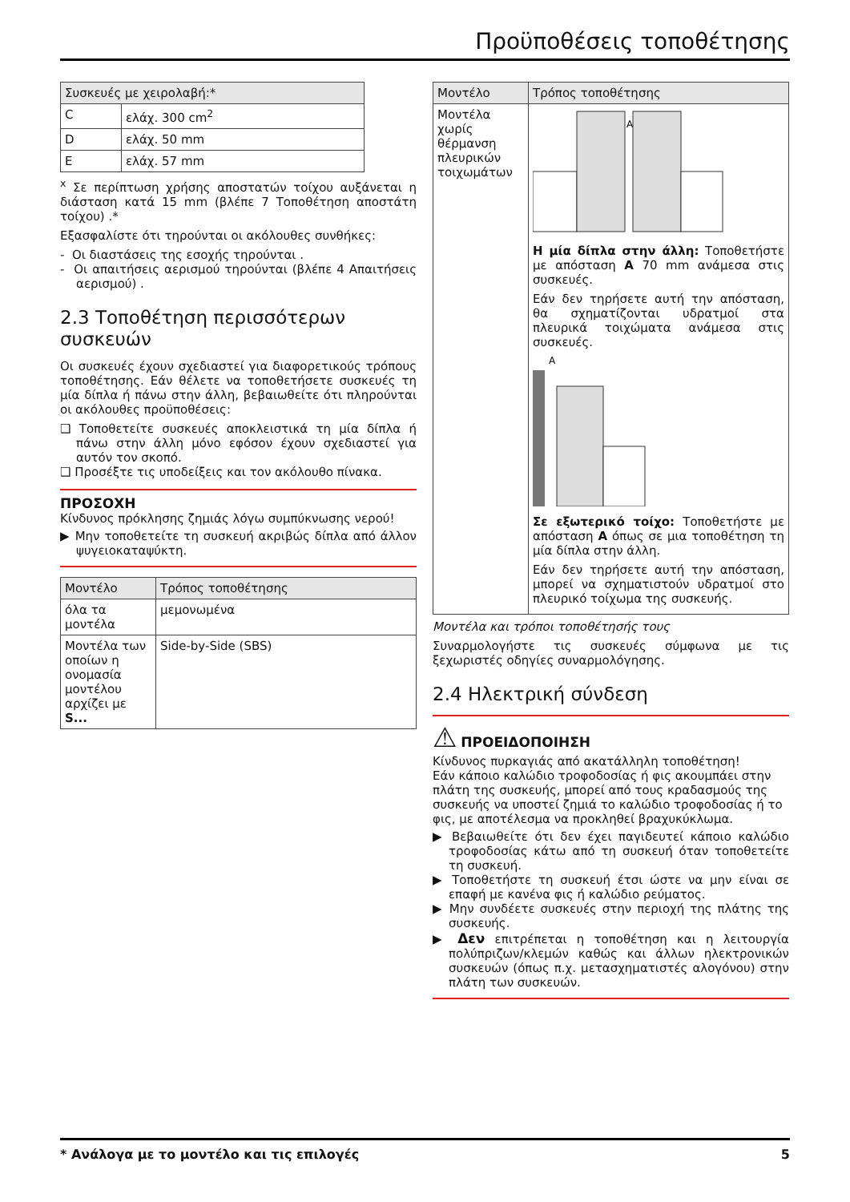Προϋποθέσεις τοποθέτησης
| Συσκευές με χειρολαβή:* | |
| --- | --- |
| C | ελάχ. 300 cm<sup>2</sup> |
| D | ελάχ. 50 mm |
| E | ελάχ. 57 mm |
<sup>x</sup> Σε περίπτωση χρήσης αποστατών τοίχου αυξάνεται η διάσταση κατά 15 mm (βλέπε 7 Τοποθέτηση αποστάτη τοίχου) .*
Εξασφαλίστε ότι τηρούνται οι ακόλουθες συνθήκες:
- Οι διαστάσεις της εσοχής τηρούνται .
- Οι απαιτήσεις αερισμού τηρούνται (βλέπε 4 Απαιτήσεις αερισμού) .
2.3 Τοποθέτηση περισσότερων συσκευών
Οι συσκευές έχουν σχεδιαστεί για διαφορετικούς τρόπους τοποθέτησης. Εάν θέλετε να τοποθετήσετε συσκευές τη μία δίπλα ή πάνω στην άλλη, βεβαιωθείτε ότι πληρούνται οι ακόλουθες προϋποθέσεις:
❑ Τοποθετείτε συσκευές αποκλειστικά τη μία δίπλα ή πάνω στην άλλη μόνο εφόσον έχουν σχεδιαστεί για αυτόν τον σκοπό.
❑ Προσέξτε τις υποδείξεις και τον ακόλουθο πίνακα.
ΠΡΟΣΟΧΗ
Κίνδυνος πρόκλησης ζημιάς λόγω συμπύκνωσης νερού!
▶ Μην τοποθετείτε τη συσκευή ακριβώς δίπλα από άλλον ψυγειοκαταψύκτη.
| Μοντέλο | Τρόπος τοποθέτησης |
| --- | --- |
| όλα τα μοντέλα | μεμονωμένα |
| Μοντέλα των οποίων η ονομασία μοντέλου αρχίζει με S... | Side-by-Side (SBS) |
| Μοντέλο | Τρόπος τοποθέτησης |
| --- | --- |
| Μοντέλα χωρίς θέρμανση πλευρικών τοιχωμάτων | A Η μία δίπλα στην άλλη: Τοποθετήστε με απόσταση A 70 mm ανάμεσα στις συσκευές. Εάν δεν τηρήσετε αυτή την απόσταση, θα σχηματίζονται υδρατμοί στα πλευρικά τοιχώματα ανάμεσα στις συσκευές. A Σε εξωτερικό τοίχο: Τοποθετήστε με απόσταση A όπως σε μια τοποθέτηση τη μία δίπλα στην άλλη. Εάν δεν τηρήσετε αυτή την απόσταση, μπορεί να σχηματιστούν υδρατμοί στο πλευρικό τοίχωμα της συσκευής. |
Μοντέλα και τρόποι τοποθέτησής τους
Συναρμολογήστε τις συσκευές σύμφωνα με τις ξεχωριστές οδηγίες συναρμολόγησης.
2.4 Ηλεκτρική σύνδεση
⚠ ΠΡΟΕΙΔΟΠΟΙΗΣΗ
Κίνδυνος πυρκαγιάς από ακατάλληλη τοποθέτηση!
Εάν κάποιο καλώδιο τροφοδοσίας ή φις ακουμπάει στην πλάτη της συσκευής, μπορεί από τους κραδασμούς της συσκευής να υποστεί ζημιά το καλώδιο τροφοδοσίας ή το φις, με αποτέλεσμα να προκληθεί βραχυκύκλωμα.
▶ Βεβαιωθείτε ότι δεν έχει παγιδευτεί κάποιο καλώδιο τροφοδοσίας κάτω από τη συσκευή όταν τοποθετείτε τη συσκευή.
▶ Τοποθετήστε τη συσκευή έτσι ώστε να μην είναι σε επαφή με κανένα φις ή καλώδιο ρεύματος.
▶ Μην συνδέετε συσκευές στην περιοχή της πλάτης της συσκευής.
▶ Δεν επιτρέπεται η τοποθέτηση και η λειτουργία πολύπριζων/κλεμών καθώς και άλλων ηλεκτρονικών συσκευών (όπως π.χ. μετασχηματιστές αλογόνου) στην πλάτη των συσκευών.
* Ανάλογα με το μοντέλο και τις επιλογές 5